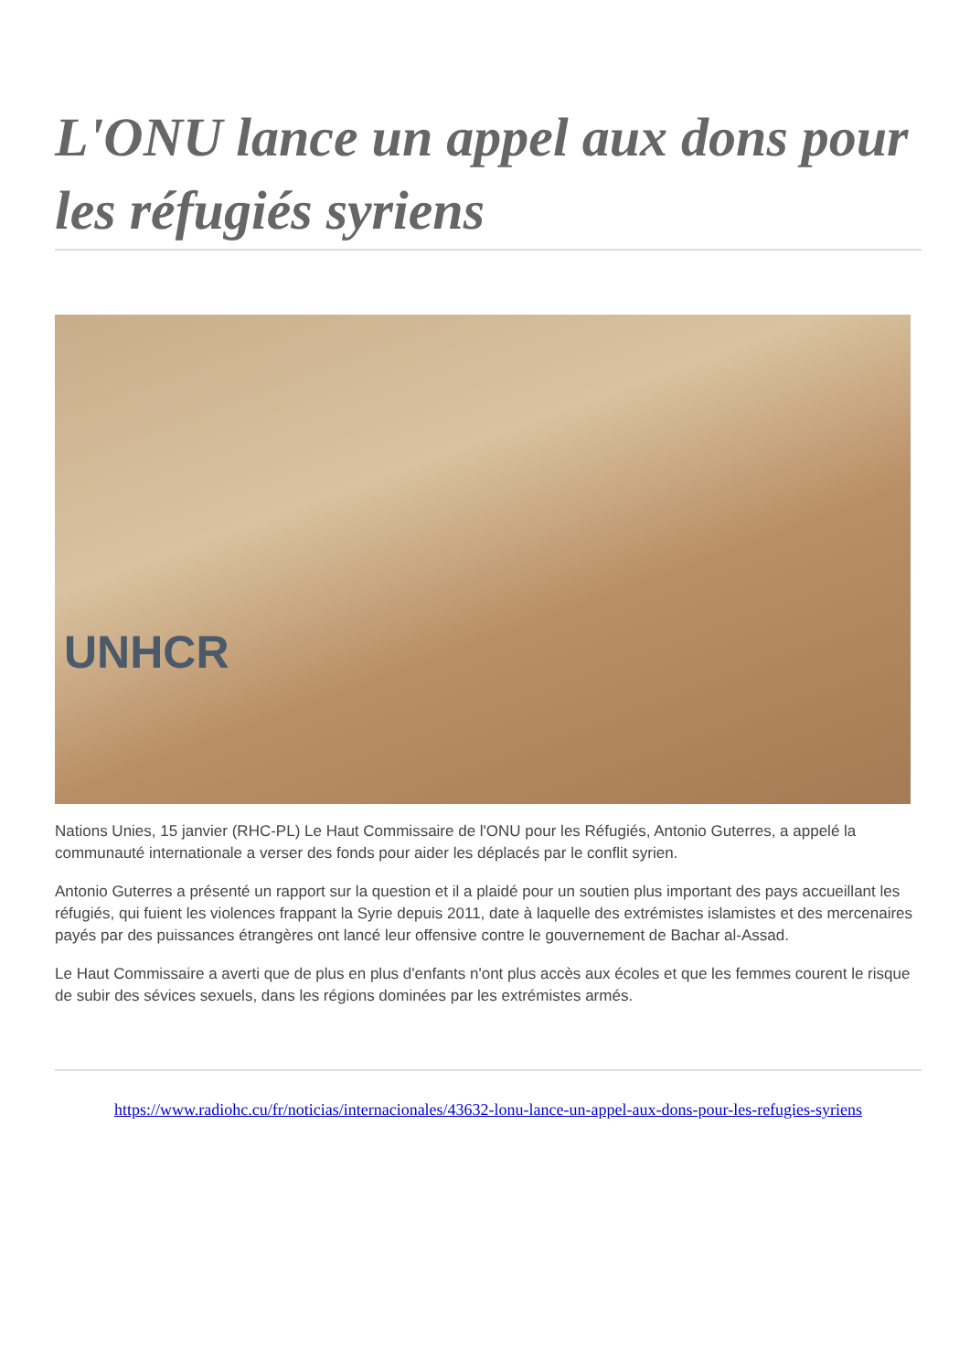L'ONU lance un appel aux dons pour les réfugiés syriens
UNHCR
Nations Unies, 15 janvier (RHC-PL) Le Haut Commissaire de l'ONU pour les Réfugiés, Antonio Guterres, a appelé la communauté internationale a verser des fonds pour aider les déplacés par le conflit syrien.
Antonio Guterres a présenté un rapport sur la question et il a plaidé pour un soutien plus important des pays accueillant les réfugiés, qui fuient les violences frappant la Syrie depuis 2011, date à laquelle des extrémistes islamistes et des mercenaires payés par des puissances étrangères ont lancé leur offensive contre le gouvernement de Bachar al-Assad.
Le Haut Commissaire a averti que de plus en plus d'enfants n'ont plus accès aux écoles et que les femmes courent le risque de subir des sévices sexuels, dans les régions dominées par les extrémistes armés.
https://www.radiohc.cu/fr/noticias/internacionales/43632-lonu-lance-un-appel-aux-dons-pour-les-refugies-syriens